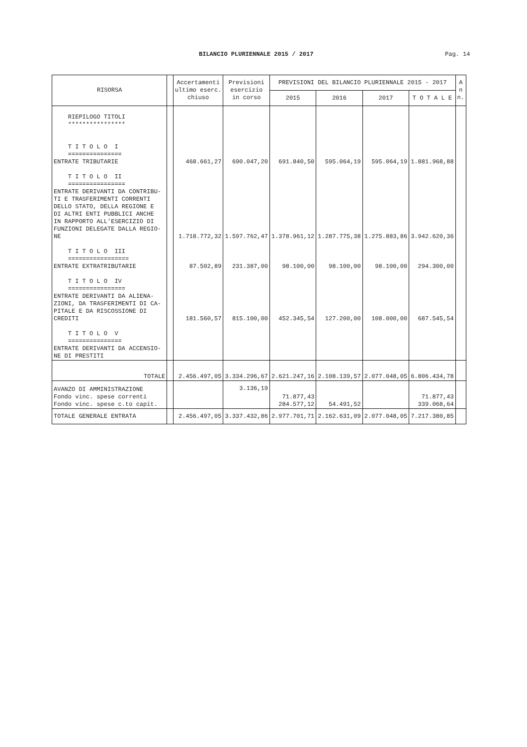BILANCIO PLURIENNALE 2015 / 2017 Pag. 14
| RISORSA | | Accertamenti ultimo eserc. chiuso | Previsioni esercizio in corso | PREVISIONI DEL BILANCIO PLURIENNALE 2015 - 2017 | | | | A n n. |
| --- | --- | --- | --- | --- | --- | --- | --- | --- |
| | | | | 2015 | 2016 | 2017 | T O T A L E | |
| RIEPILOGO TITOLI **************** T I T O L O I =============== ENTRATE TRIBUTARIE | | 468.661,27 | 690.047,20 | 691.840,50 | 595.064,19 | 595.064,19 | 1.881.968,88 | |
| T I T O L O II ================ ENTRATE DERIVANTI DA CONTRIBU- TI E TRASFERIMENTI CORRENTI DELLO STATO, DELLA REGIONE E DI ALTRI ENTI PUBBLICI ANCHE IN RAPPORTO ALL'ESERCIZIO DI FUNZIONI DELEGATE DALLA REGIO- NE | | 1.718.772,32 | 1.597.762,47 | 1.378.961,12 | 1.287.775,38 | 1.275.883,86 | 3.942.620,36 | |
| T I T O L O III ================= ENTRATE EXTRATRIBUTARIE | | 87.502,89 | 231.387,00 | 98.100,00 | 98.100,00 | 98.100,00 | 294.300,00 | |
| T I T O L O IV ================ ENTRATE DERIVANTI DA ALIENA- ZIONI, DA TRASFERIMENTI DI CA- PITALE E DA RISCOSSIONE DI CREDITI | | 181.560,57 | 815.100,00 | 452.345,54 | 127.200,00 | 108.000,00 | 687.545,54 | |
| T I T O L O V =============== ENTRATE DERIVANTI DA ACCENSIO- NE DI PRESTITI | | | | | | | | |
| TOTALE | | 2.456.497,05 | 3.334.296,67 | 2.621.247,16 | 2.108.139,57 | 2.077.048,05 | 6.806.434,78 | |
| AVANZO DI AMMINISTRAZIONE Fondo vinc. spese correnti Fondo vinc. spese c.to capit. | | | 3.136,19 | 71.877,43 284.577,12 | 54.491,52 | | 71.877,43 339.068,64 | |
| TOTALE GENERALE ENTRATA | | 2.456.497,05 | 3.337.432,86 | 2.977.701,71 | 2.162.631,09 | 2.077.048,05 | 7.217.380,85 | |